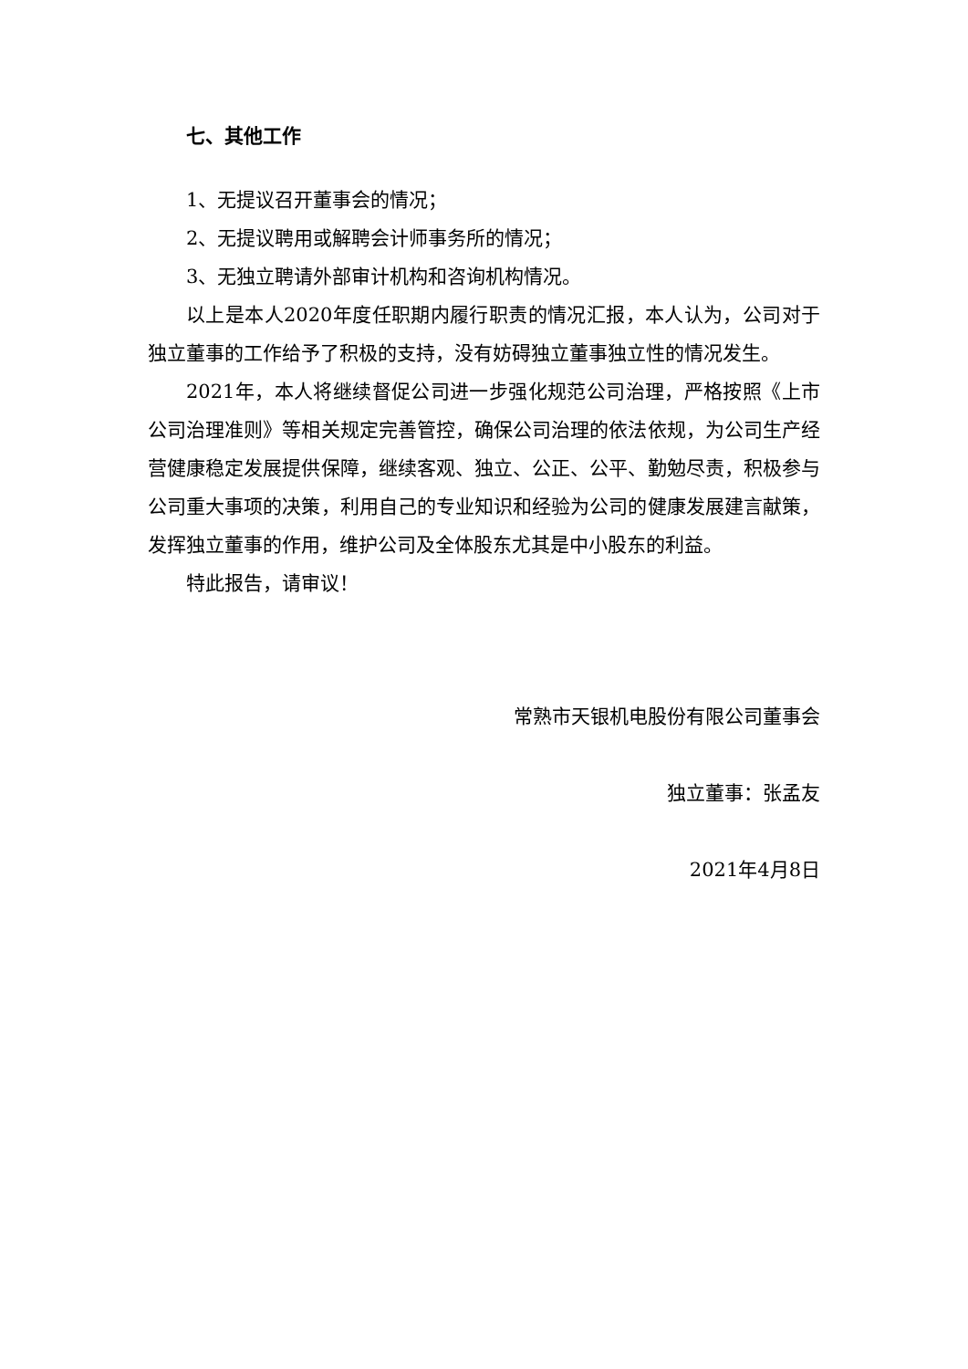七、其他工作
1、无提议召开董事会的情况；
2、无提议聘用或解聘会计师事务所的情况；
3、无独立聘请外部审计机构和咨询机构情况。
以上是本人2020年度任职期内履行职责的情况汇报，本人认为，公司对于独立董事的工作给予了积极的支持，没有妨碍独立董事独立性的情况发生。
2021年，本人将继续督促公司进一步强化规范公司治理，严格按照《上市公司治理准则》等相关规定完善管控，确保公司治理的依法依规，为公司生产经营健康稳定发展提供保障，继续客观、独立、公正、公平、勤勉尽责，积极参与公司重大事项的决策，利用自己的专业知识和经验为公司的健康发展建言献策，发挥独立董事的作用，维护公司及全体股东尤其是中小股东的利益。
特此报告，请审议！
常熟市天银机电股份有限公司董事会
独立董事：张孟友
2021年4月8日